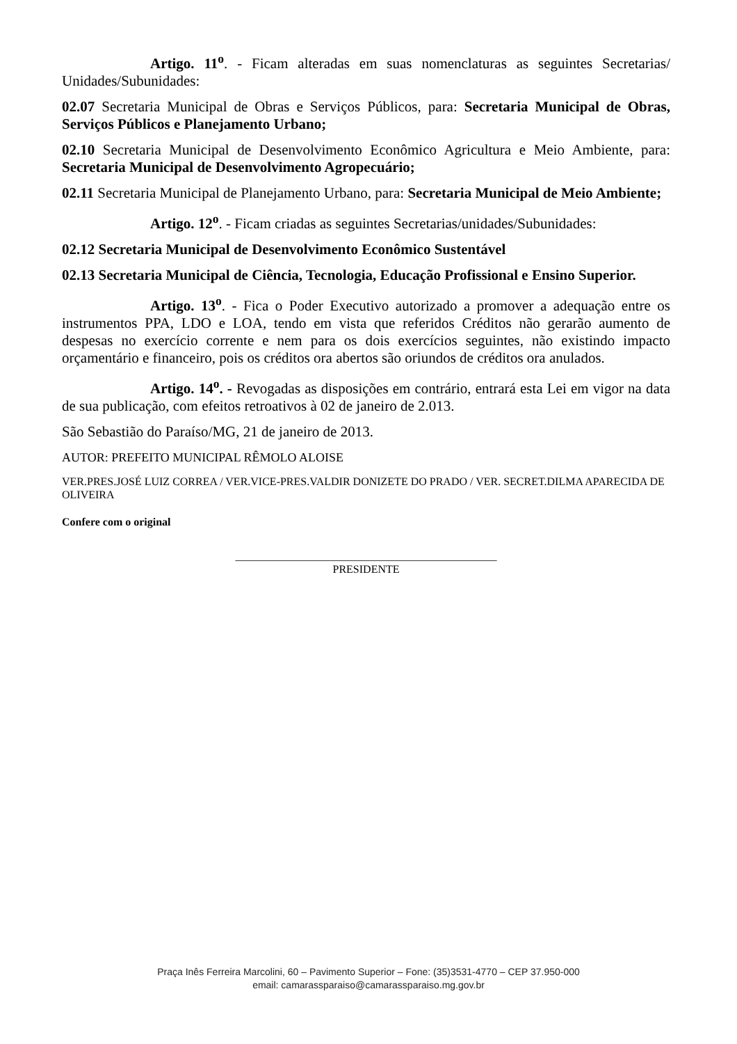Artigo. 11<sup>o</sup>. - Ficam alteradas em suas nomenclaturas as seguintes Secretarias/ Unidades/Subunidades:
02.07 Secretaria Municipal de Obras e Serviços Públicos, para: Secretaria Municipal de Obras, Serviços Públicos e Planejamento Urbano;
02.10 Secretaria Municipal de Desenvolvimento Econômico Agricultura e Meio Ambiente, para: Secretaria Municipal de Desenvolvimento Agropecuário;
02.11 Secretaria Municipal de Planejamento Urbano, para: Secretaria Municipal de Meio Ambiente;
Artigo. 12<sup>o</sup>. - Ficam criadas as seguintes Secretarias/unidades/Subunidades:
02.12 Secretaria Municipal de Desenvolvimento Econômico Sustentável
02.13 Secretaria Municipal de Ciência, Tecnologia, Educação Profissional e Ensino Superior.
Artigo. 13<sup>o</sup>. - Fica o Poder Executivo autorizado a promover a adequação entre os instrumentos PPA, LDO e LOA, tendo em vista que referidos Créditos não gerarão aumento de despesas no exercício corrente e nem para os dois exercícios seguintes, não existindo impacto orçamentário e financeiro, pois os créditos ora abertos são oriundos de créditos ora anulados.
Artigo. 14<sup>o</sup>. - Revogadas as disposições em contrário, entrará esta Lei em vigor na data de sua publicação, com efeitos retroativos à 02 de janeiro de 2.013.
São Sebastião do Paraíso/MG, 21 de janeiro de 2013.
AUTOR: PREFEITO MUNICIPAL RÊMOLO ALOISE
VER.PRES.JOSÉ LUIZ CORREA / VER.VICE-PRES.VALDIR DONIZETE DO PRADO / VER. SECRET.DILMA APARECIDA DE OLIVEIRA
Confere com o original
_______________________________________________
PRESIDENTE
Praça Inês Ferreira Marcolini, 60 – Pavimento Superior – Fone: (35)3531-4770 – CEP 37.950-000
email: camarassparaiso@camarassparaiso.mg.gov.br